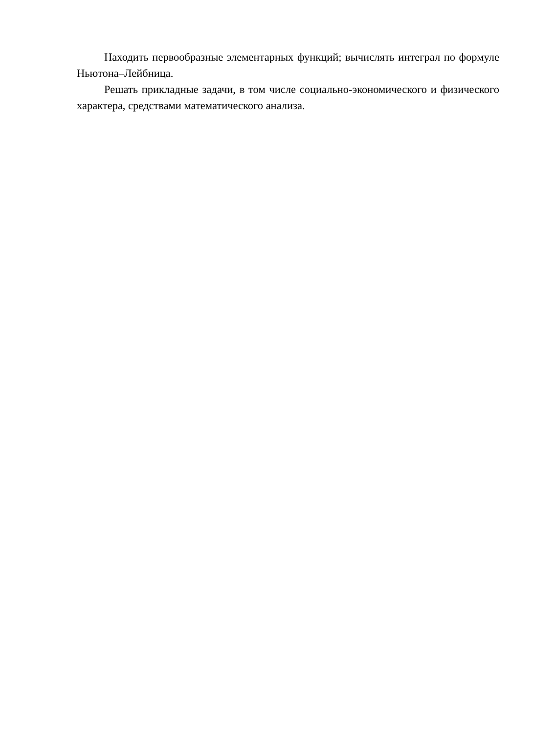Находить первообразные элементарных функций; вычислять интеграл по формуле Ньютона–Лейбница.
Решать прикладные задачи, в том числе социально-экономического и физического характера, средствами математического анализа.